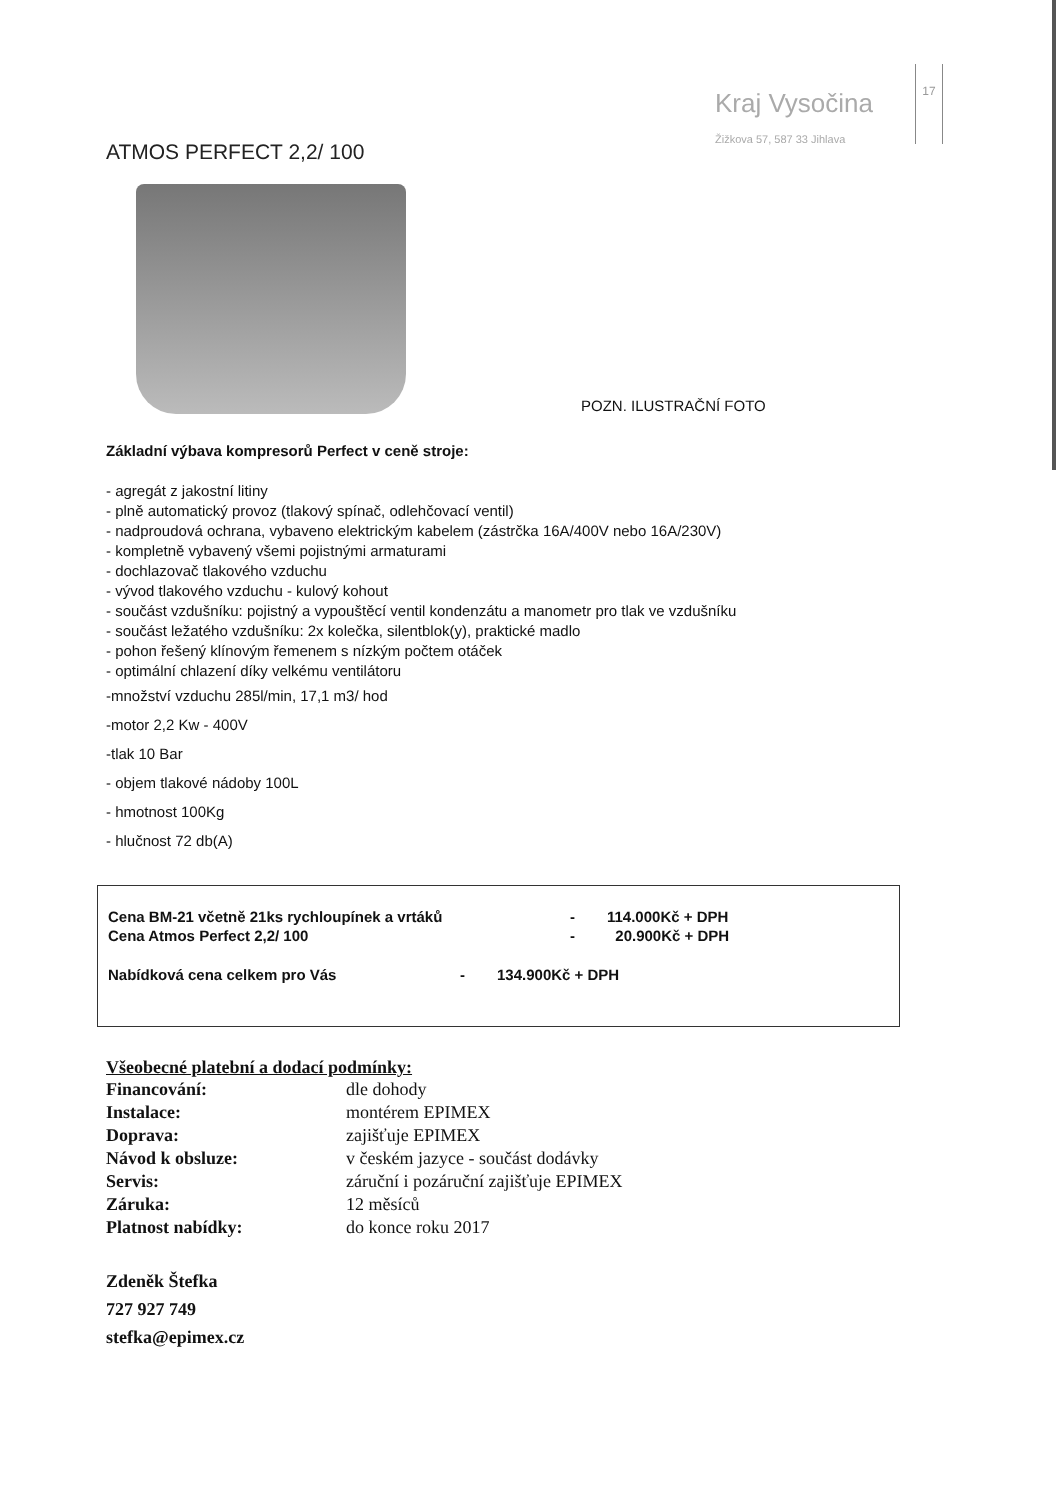Kraj Vysočina
Žižkova 57, 587 33 Jihlava
17
ATMOS PERFECT 2,2/ 100
POZN. ILUSTRAČNÍ FOTO
Základní výbava kompresorů Perfect v ceně stroje:
- agregát z jakostní litiny
- plně automatický provoz (tlakový spínač, odlehčovací ventil)
- nadproudová ochrana, vybaveno elektrickým kabelem (zástrčka 16A/400V nebo 16A/230V)
- kompletně vybavený všemi pojistnými armaturami
- dochlazovač tlakového vzduchu
- vývod tlakového vzduchu - kulový kohout
- součást vzdušníku: pojistný a vypouštěcí ventil kondenzátu a manometr pro tlak ve vzdušníku
- součást ležatého vzdušníku: 2x kolečka, silentblok(y), praktické madlo
- pohon řešený klínovým řemenem s nízkým počtem otáček
- optimální chlazení díky velkému ventilátoru
-množství vzduchu 285l/min, 17,1 m3/ hod
-motor 2,2 Kw - 400V
-tlak 10 Bar
- objem tlakové nádoby 100L
- hmotnost 100Kg
- hlučnost 72 db(A)
| Cena BM-21 včetně 21ks rychloupínek a vrtáků | - | 114.000Kč + DPH |
| Cena Atmos Perfect 2,2/ 100 | - | 20.900Kč + DPH |
| Nabídková cena celkem pro Vás | - | 134.900Kč + DPH |
Všeobecné platební a dodací podmínky:
| Financování: | dle dohody |
| Instalace: | montérem EPIMEX |
| Doprava: | zajišťuje EPIMEX |
| Návod k obsluze: | v českém jazyce - součást dodávky |
| Servis: | záruční i pozáruční zajišťuje EPIMEX |
| Záruka: | 12 měsíců |
| Platnost nabídky: | do konce roku 2017 |
Zdeněk Štefka
727 927 749
stefka@epimex.cz